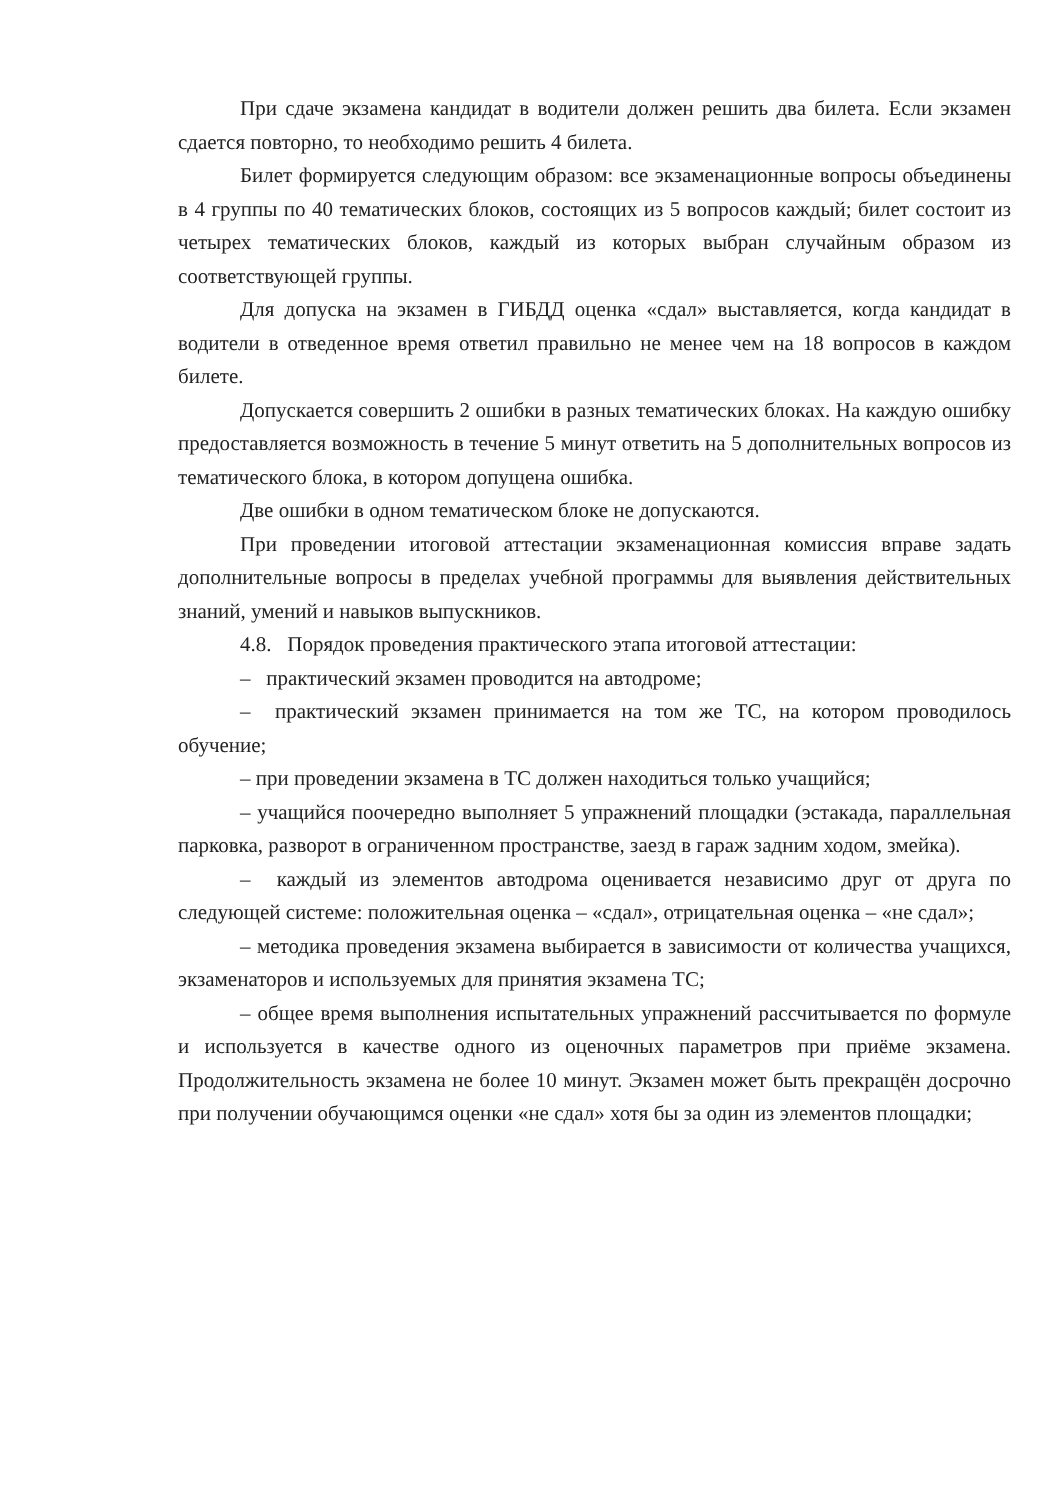При сдаче экзамена кандидат в водители должен решить два билета. Если экзамен сдается повторно, то необходимо решить 4 билета.
Билет формируется следующим образом: все экзаменационные вопросы объединены в 4 группы по 40 тематических блоков, состоящих из 5 вопросов каждый; билет состоит из четырех тематических блоков, каждый из которых выбран случайным образом из соответствующей группы.
Для допуска на экзамен в ГИБДД оценка «сдал» выставляется, когда кандидат в водители в отведенное время ответил правильно не менее чем на 18 вопросов в каждом билете.
Допускается совершить 2 ошибки в разных тематических блоках. На каждую ошибку предоставляется возможность в течение 5 минут ответить на 5 дополнительных вопросов из тематического блока, в котором допущена ошибка.
Две ошибки в одном тематическом блоке не допускаются.
При проведении итоговой аттестации экзаменационная комиссия вправе задать дополнительные вопросы в пределах учебной программы для выявления действительных знаний, умений и навыков выпускников.
4.8. Порядок проведения практического этапа итоговой аттестации:
– практический экзамен проводится на автодроме;
– практический экзамен принимается на том же ТС, на котором проводилось обучение;
– при проведении экзамена в ТС должен находиться только учащийся;
– учащийся поочередно выполняет 5 упражнений площадки (эстакада, параллельная парковка, разворот в ограниченном пространстве, заезд в гараж задним ходом, змейка).
– каждый из элементов автодрома оценивается независимо друг от друга по следующей системе: положительная оценка – «сдал», отрицательная оценка – «не сдал»;
– методика проведения экзамена выбирается в зависимости от количества учащихся, экзаменаторов и используемых для принятия экзамена ТС;
– общее время выполнения испытательных упражнений рассчитывается по формуле и используется в качестве одного из оценочных параметров при приёме экзамена. Продолжительность экзамена не более 10 минут. Экзамен может быть прекращён досрочно при получении обучающимся оценки «не сдал» хотя бы за один из элементов площадки;